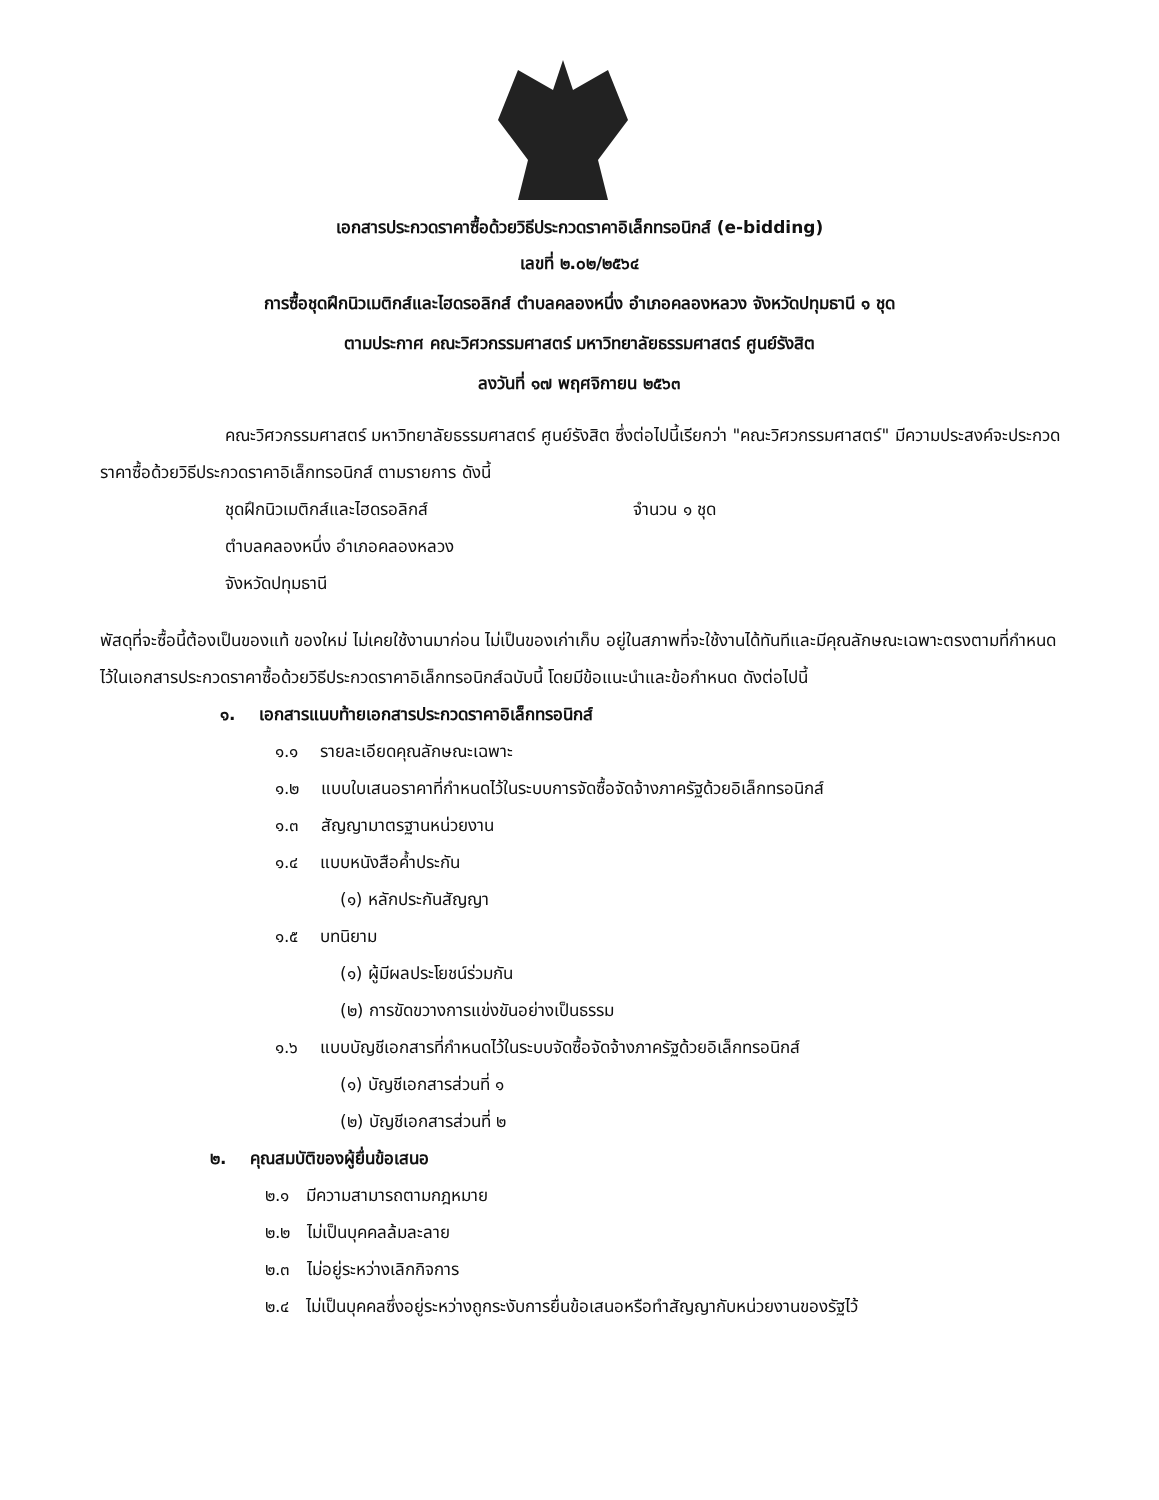เอกสารประกวดราคาซื้อด้วยวิธีประกวดราคาอิเล็กทรอนิกส์ (e-bidding)
เลขที่ ๒.๐๒/๒๕๖๔
การซื้อชุดฝึกนิวเมติกส์และไฮดรอลิกส์ ตำบลคลองหนึ่ง อำเภอคลองหลวง จังหวัดปทุมธานี ๑ ชุด
ตามประกาศ คณะวิศวกรรมศาสตร์ มหาวิทยาลัยธรรมศาสตร์ ศูนย์รังสิต
ลงวันที่ ๑๗ พฤศจิกายน ๒๕๖๓
คณะวิศวกรรมศาสตร์ มหาวิทยาลัยธรรมศาสตร์ ศูนย์รังสิต ซึ่งต่อไปนี้เรียกว่า "คณะวิศวกรรมศาสตร์" มีความประสงค์จะประกวดราคาซื้อด้วยวิธีประกวดราคาอิเล็กทรอนิกส์ ตามรายการ ดังนี้
ชุดฝึกนิวเมติกส์และไฮดรอลิกส์ จำนวน ๑ ชุด
ตำบลคลองหนึ่ง อำเภอคลองหลวง
จังหวัดปทุมธานี
พัสดุที่จะซื้อนี้ต้องเป็นของแท้ ของใหม่ ไม่เคยใช้งานมาก่อน ไม่เป็นของเก่าเก็บ อยู่ในสภาพที่จะใช้งานได้ทันทีและมีคุณลักษณะเฉพาะตรงตามที่กำหนดไว้ในเอกสารประกวดราคาซื้อด้วยวิธีประกวดราคาอิเล็กทรอนิกส์ฉบับนี้ โดยมีข้อแนะนำและข้อกำหนด ดังต่อไปนี้
๑. เอกสารแนบท้ายเอกสารประกวดราคาอิเล็กทรอนิกส์
๑.๑ รายละเอียดคุณลักษณะเฉพาะ
๑.๒ แบบใบเสนอราคาที่กำหนดไว้ในระบบการจัดซื้อจัดจ้างภาครัฐด้วยอิเล็กทรอนิกส์
๑.๓ สัญญามาตรฐานหน่วยงาน
๑.๔ แบบหนังสือค้ำประกัน
(๑) หลักประกันสัญญา
๑.๕ บทนิยาม
(๑) ผู้มีผลประโยชน์ร่วมกัน
(๒) การขัดขวางการแข่งขันอย่างเป็นธรรม
๑.๖ แบบบัญชีเอกสารที่กำหนดไว้ในระบบจัดซื้อจัดจ้างภาครัฐด้วยอิเล็กทรอนิกส์
(๑) บัญชีเอกสารส่วนที่ ๑
(๒) บัญชีเอกสารส่วนที่ ๒
๒. คุณสมบัติของผู้ยื่นข้อเสนอ
๒.๑ มีความสามารถตามกฎหมาย
๒.๒ ไม่เป็นบุคคลล้มละลาย
๒.๓ ไม่อยู่ระหว่างเลิกกิจการ
๒.๔ ไม่เป็นบุคคลซึ่งอยู่ระหว่างถูกระงับการยื่นข้อเสนอหรือทำสัญญากับหน่วยงานของรัฐไว้